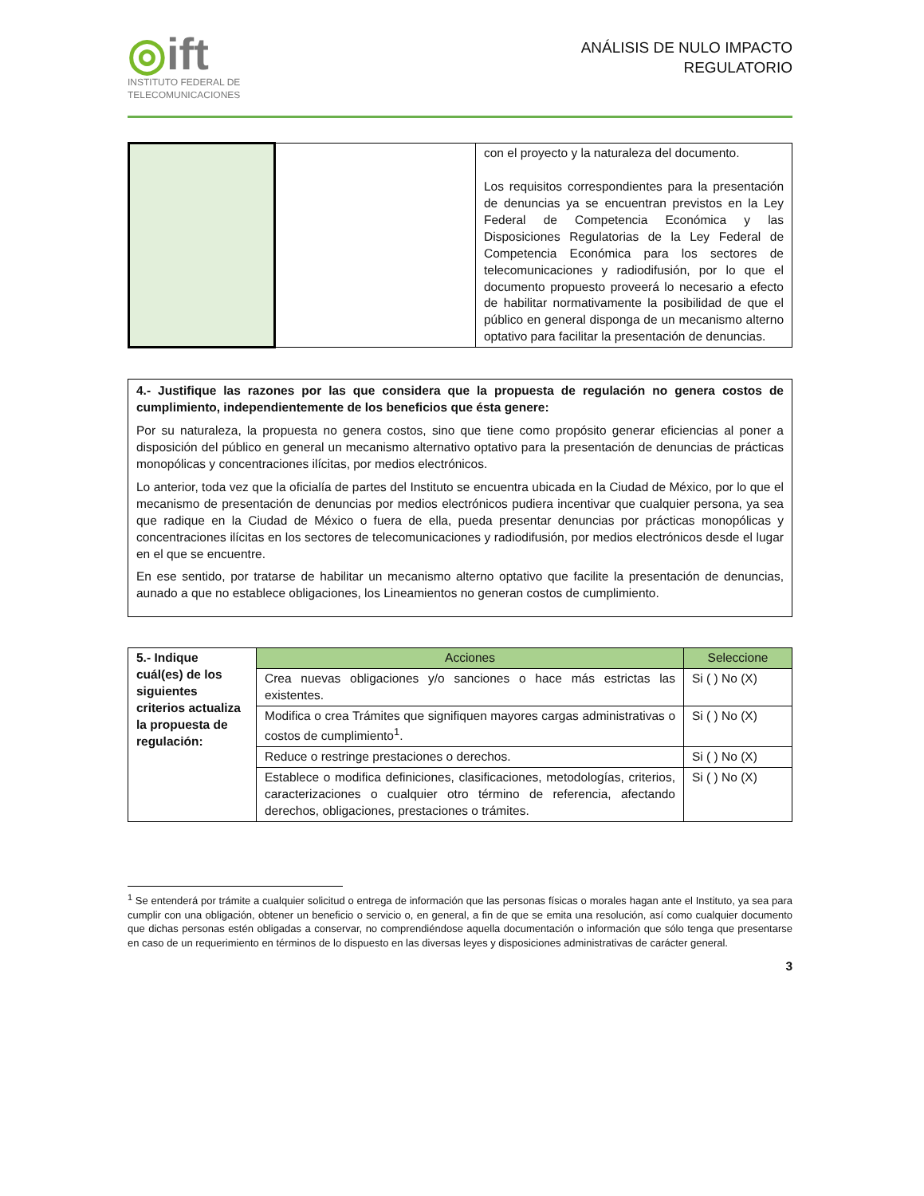◎ift
INSTITUTO FEDERAL DE
TELECOMUNICACIONES
ANÁLISIS DE NULO IMPACTO
REGULATORIO
| | | con el proyecto y la naturaleza del documento. Los requisitos correspondientes para la presentación de denuncias ya se encuentran previstos en la Ley Federal de Competencia Económica y las Disposiciones Regulatorias de la Ley Federal de Competencia Económica para los sectores de telecomunicaciones y radiodifusión, por lo que el documento propuesto proveerá lo necesario a efecto de habilitar normativamente la posibilidad de que el público en general disponga de un mecanismo alterno optativo para facilitar la presentación de denuncias. |
4.- Justifique las razones por las que considera que la propuesta de regulación no genera costos de cumplimiento, independientemente de los beneficios que ésta genere:
Por su naturaleza, la propuesta no genera costos, sino que tiene como propósito generar eficiencias al poner a disposición del público en general un mecanismo alternativo optativo para la presentación de denuncias de prácticas monopólicas y concentraciones ilícitas, por medios electrónicos.
Lo anterior, toda vez que la oficialía de partes del Instituto se encuentra ubicada en la Ciudad de México, por lo que el mecanismo de presentación de denuncias por medios electrónicos pudiera incentivar que cualquier persona, ya sea que radique en la Ciudad de México o fuera de ella, pueda presentar denuncias por prácticas monopólicas y concentraciones ilícitas en los sectores de telecomunicaciones y radiodifusión, por medios electrónicos desde el lugar en el que se encuentre.
En ese sentido, por tratarse de habilitar un mecanismo alterno optativo que facilite la presentación de denuncias, aunado a que no establece obligaciones, los Lineamientos no generan costos de cumplimiento.
| 5.- Indique cuál(es) de los siguientes criterios actualiza la propuesta de regulación: | Acciones | Seleccione |
| | Crea nuevas obligaciones y/o sanciones o hace más estrictas las existentes. | Si ( ) No (X) |
| | Modifica o crea Trámites que signifiquen mayores cargas administrativas o costos de cumplimiento<sup>1</sup>. | Si ( ) No (X) |
| | Reduce o restringe prestaciones o derechos. | Si ( ) No (X) |
| | Establece o modifica definiciones, clasificaciones, metodologías, criterios, caracterizaciones o cualquier otro término de referencia, afectando derechos, obligaciones, prestaciones o trámites. | Si ( ) No (X) |
<sup>1</sup> Se entenderá por trámite a cualquier solicitud o entrega de información que las personas físicas o morales hagan ante el Instituto, ya sea para cumplir con una obligación, obtener un beneficio o servicio o, en general, a fin de que se emita una resolución, así como cualquier documento que dichas personas estén obligadas a conservar, no comprendiéndose aquella documentación o información que sólo tenga que presentarse en caso de un requerimiento en términos de lo dispuesto en las diversas leyes y disposiciones administrativas de carácter general.
3